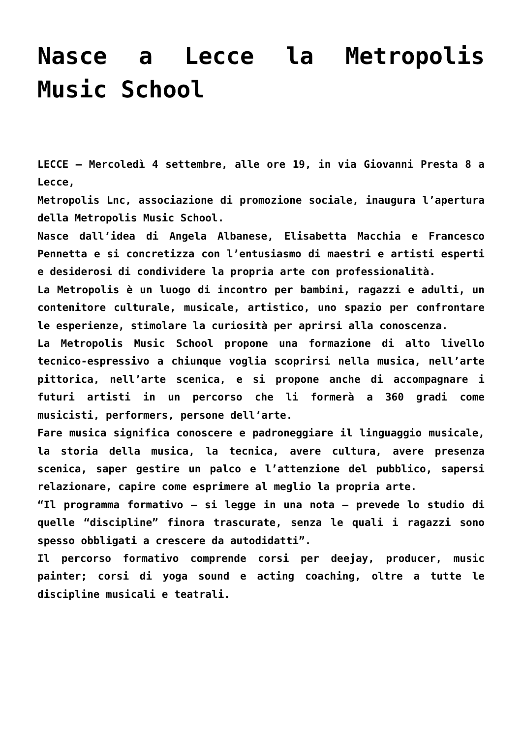Nasce a Lecce la Metropolis Music School
LECCE – Mercoledì 4 settembre, alle ore 19, in via Giovanni Presta 8 a Lecce,
Metropolis Lnc, associazione di promozione sociale, inaugura l’apertura della Metropolis Music School.
Nasce dall’idea di Angela Albanese, Elisabetta Macchia e Francesco Pennetta e si concretizza con l’entusiasmo di maestri e artisti esperti e desiderosi di condividere la propria arte con professionalità.
La Metropolis è un luogo di incontro per bambini, ragazzi e adulti, un contenitore culturale, musicale, artistico, uno spazio per confrontare le esperienze, stimolare la curiosità per aprirsi alla conoscenza.
La Metropolis Music School propone una formazione di alto livello tecnico-espressivo a chiunque voglia scoprirsi nella musica, nell’arte pittorica, nell’arte scenica, e si propone anche di accompagnare i futuri artisti in un percorso che li formerà a 360 gradi come musicisti, performers, persone dell’arte.
Fare musica significa conoscere e padroneggiare il linguaggio musicale, la storia della musica, la tecnica, avere cultura, avere presenza scenica, saper gestire un palco e l’attenzione del pubblico, sapersi relazionare, capire come esprimere al meglio la propria arte.
“Il programma formativo – si legge in una nota – prevede lo studio di quelle “discipline” finora trascurate, senza le quali i ragazzi sono spesso obbligati a crescere da autodidatti”.
Il percorso formativo comprende corsi per deejay, producer, music painter; corsi di yoga sound e acting coaching, oltre a tutte le discipline musicali e teatrali.